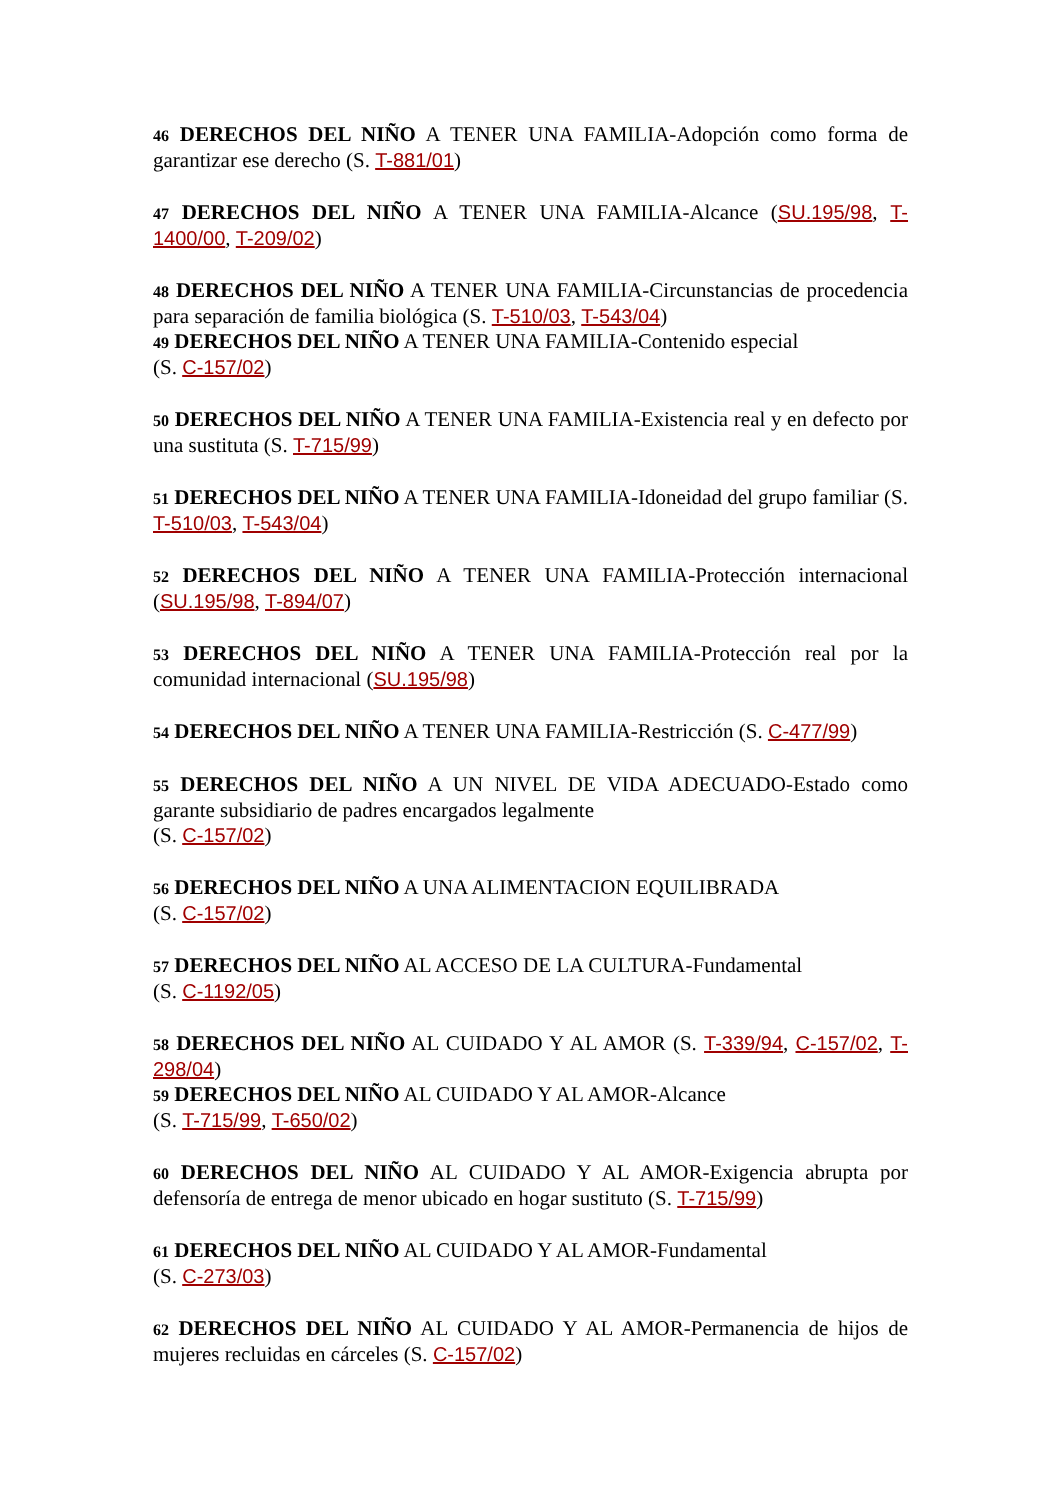46 DERECHOS DEL NIÑO A TENER UNA FAMILIA-Adopción como forma de garantizar ese derecho (S. T-881/01)
47 DERECHOS DEL NIÑO A TENER UNA FAMILIA-Alcance (SU.195/98, T-1400/00, T-209/02)
48 DERECHOS DEL NIÑO A TENER UNA FAMILIA-Circunstancias de procedencia para separación de familia biológica (S. T-510/03, T-543/04)
49 DERECHOS DEL NIÑO A TENER UNA FAMILIA-Contenido especial
(S. C-157/02)
50 DERECHOS DEL NIÑO A TENER UNA FAMILIA-Existencia real y en defecto por una sustituta (S. T-715/99)
51 DERECHOS DEL NIÑO A TENER UNA FAMILIA-Idoneidad del grupo familiar (S. T-510/03, T-543/04)
52 DERECHOS DEL NIÑO A TENER UNA FAMILIA-Protección internacional (SU.195/98, T-894/07)
53 DERECHOS DEL NIÑO A TENER UNA FAMILIA-Protección real por la comunidad internacional (SU.195/98)
54 DERECHOS DEL NIÑO A TENER UNA FAMILIA-Restricción (S. C-477/99)
55 DERECHOS DEL NIÑO A UN NIVEL DE VIDA ADECUADO-Estado como garante subsidiario de padres encargados legalmente
(S. C-157/02)
56 DERECHOS DEL NIÑO A UNA ALIMENTACION EQUILIBRADA
(S. C-157/02)
57 DERECHOS DEL NIÑO AL ACCESO DE LA CULTURA-Fundamental
(S. C-1192/05)
58 DERECHOS DEL NIÑO AL CUIDADO Y AL AMOR (S. T-339/94, C-157/02, T-298/04)
59 DERECHOS DEL NIÑO AL CUIDADO Y AL AMOR-Alcance
(S. T-715/99, T-650/02)
60 DERECHOS DEL NIÑO AL CUIDADO Y AL AMOR-Exigencia abrupta por defensoría de entrega de menor ubicado en hogar sustituto (S. T-715/99)
61 DERECHOS DEL NIÑO AL CUIDADO Y AL AMOR-Fundamental
(S. C-273/03)
62 DERECHOS DEL NIÑO AL CUIDADO Y AL AMOR-Permanencia de hijos de mujeres recluidas en cárceles (S. C-157/02)